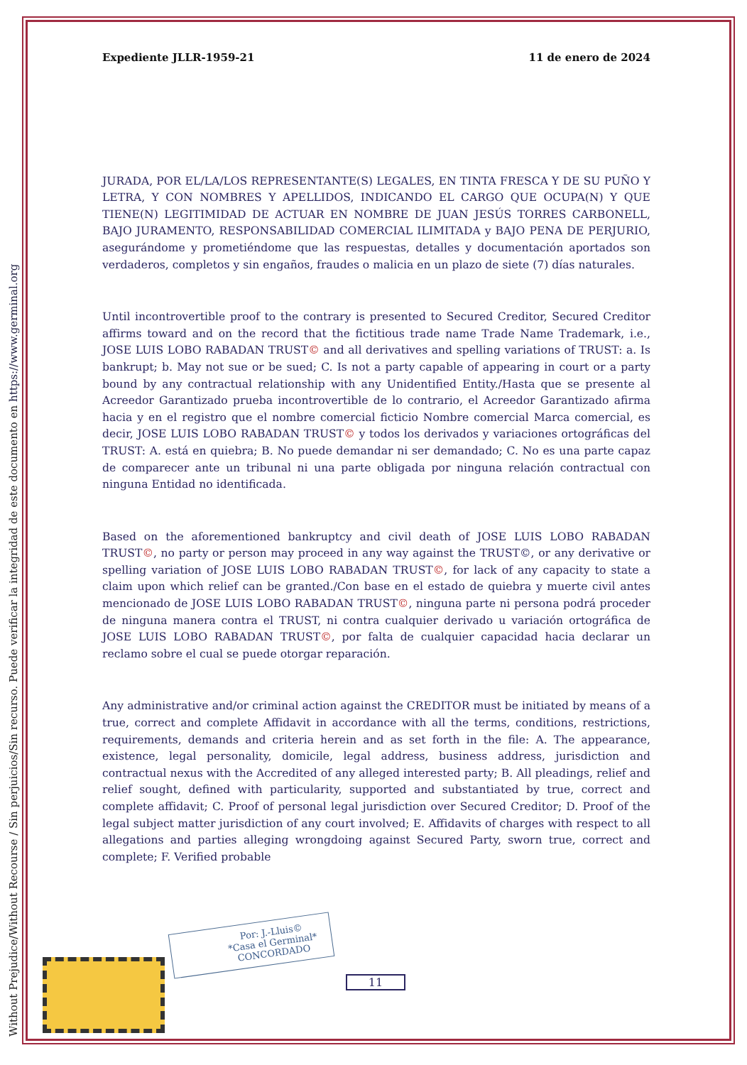Without Prejudice/Without Recourse / Sin perjuicios/Sin recurso. Puede verificar la integridad de este documento en https://www.germinal.org
Expediente JLLR-1959-21 11 de enero de 2024
JURADA, POR EL/LA/LOS REPRESENTANTE(S) LEGALES, EN TINTA FRESCA Y DE SU PUÑO Y LETRA, Y CON NOMBRES Y APELLIDOS, INDICANDO EL CARGO QUE OCUPA(N) Y QUE TIENE(N) LEGITIMIDAD DE ACTUAR EN NOMBRE DE JUAN JESÚS TORRES CARBONELL, BAJO JURAMENTO, RESPONSABILIDAD COMERCIAL ILIMITADA y BAJO PENA DE PERJURIO, asegurándome y prometiéndome que las respuestas, detalles y documentación aportados son verdaderos, completos y sin engaños, fraudes o malicia en un plazo de siete (7) días naturales.
Until incontrovertible proof to the contrary is presented to Secured Creditor, Secured Creditor affirms toward and on the record that the fictitious trade name Trade Name Trademark, i.e., JOSE LUIS LOBO RABADAN TRUST© and all derivatives and spelling variations of TRUST: a. Is bankrupt; b. May not sue or be sued; C. Is not a party capable of appearing in court or a party bound by any contractual relationship with any Unidentified Entity./Hasta que se presente al Acreedor Garantizado prueba incontrovertible de lo contrario, el Acreedor Garantizado afirma hacia y en el registro que el nombre comercial ficticio Nombre comercial Marca comercial, es decir, JOSE LUIS LOBO RABADAN TRUST© y todos los derivados y variaciones ortográficas del TRUST: A. está en quiebra; B. No puede demandar ni ser demandado; C. No es una parte capaz de comparecer ante un tribunal ni una parte obligada por ninguna relación contractual con ninguna Entidad no identificada.
Based on the aforementioned bankruptcy and civil death of JOSE LUIS LOBO RABADAN TRUST©, no party or person may proceed in any way against the TRUST©, or any derivative or spelling variation of JOSE LUIS LOBO RABADAN TRUST©, for lack of any capacity to state a claim upon which relief can be granted./Con base en el estado de quiebra y muerte civil antes mencionado de JOSE LUIS LOBO RABADAN TRUST©, ninguna parte ni persona podrá proceder de ninguna manera contra el TRUST, ni contra cualquier derivado u variación ortográfica de JOSE LUIS LOBO RABADAN TRUST©, por falta de cualquier capacidad hacia declarar un reclamo sobre el cual se puede otorgar reparación.
Any administrative and/or criminal action against the CREDITOR must be initiated by means of a true, correct and complete Affidavit in accordance with all the terms, conditions, restrictions, requirements, demands and criteria herein and as set forth in the file: A. The appearance, existence, legal personality, domicile, legal address, business address, jurisdiction and contractual nexus with the Accredited of any alleged interested party; B. All pleadings, relief and relief sought, defined with particularity, supported and substantiated by true, correct and complete affidavit; C. Proof of personal legal jurisdiction over Secured Creditor; D. Proof of the legal subject matter jurisdiction of any court involved; E. Affidavits of charges with respect to all allegations and parties alleging wrongdoing against Secured Party, sworn true, correct and complete; F. Verified probable
Por: J.-Lluis©
*Casa el Germinal*
CONCORDADO
11